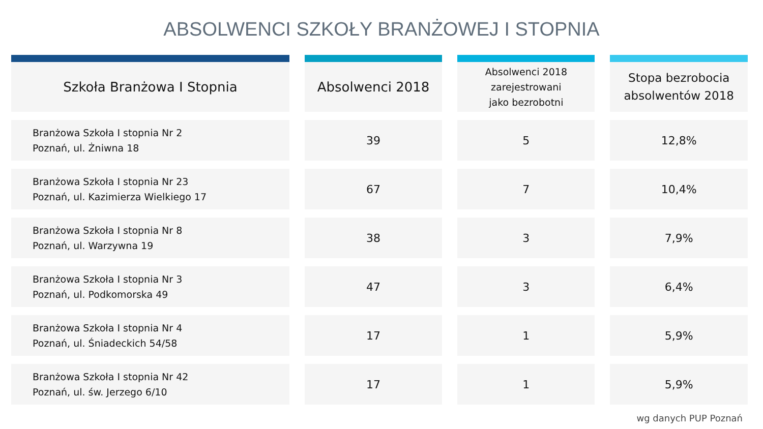ABSOLWENCI SZKOŁY BRANŻOWEJ I STOPNIA
| Szkoła Branżowa I Stopnia | Absolwenci 2018 | Absolwenci 2018 zarejestrowani jako bezrobotni | Stopa bezrobocia absolwentów 2018 |
| --- | --- | --- | --- |
| Branżowa Szkoła I stopnia Nr 2 Poznań, ul. Żniwna 18 | 39 | 5 | 12,8% |
| Branżowa Szkoła I stopnia Nr 23 Poznań, ul. Kazimierza Wielkiego 17 | 67 | 7 | 10,4% |
| Branżowa Szkoła I stopnia Nr 8 Poznań, ul. Warzywna 19 | 38 | 3 | 7,9% |
| Branżowa Szkoła I stopnia Nr 3 Poznań, ul. Podkomorska 49 | 47 | 3 | 6,4% |
| Branżowa Szkoła I stopnia Nr 4 Poznań, ul. Śniadeckich 54/58 | 17 | 1 | 5,9% |
| Branżowa Szkoła I stopnia Nr 42 Poznań, ul. św. Jerzego 6/10 | 17 | 1 | 5,9% |
wg danych PUP Poznań